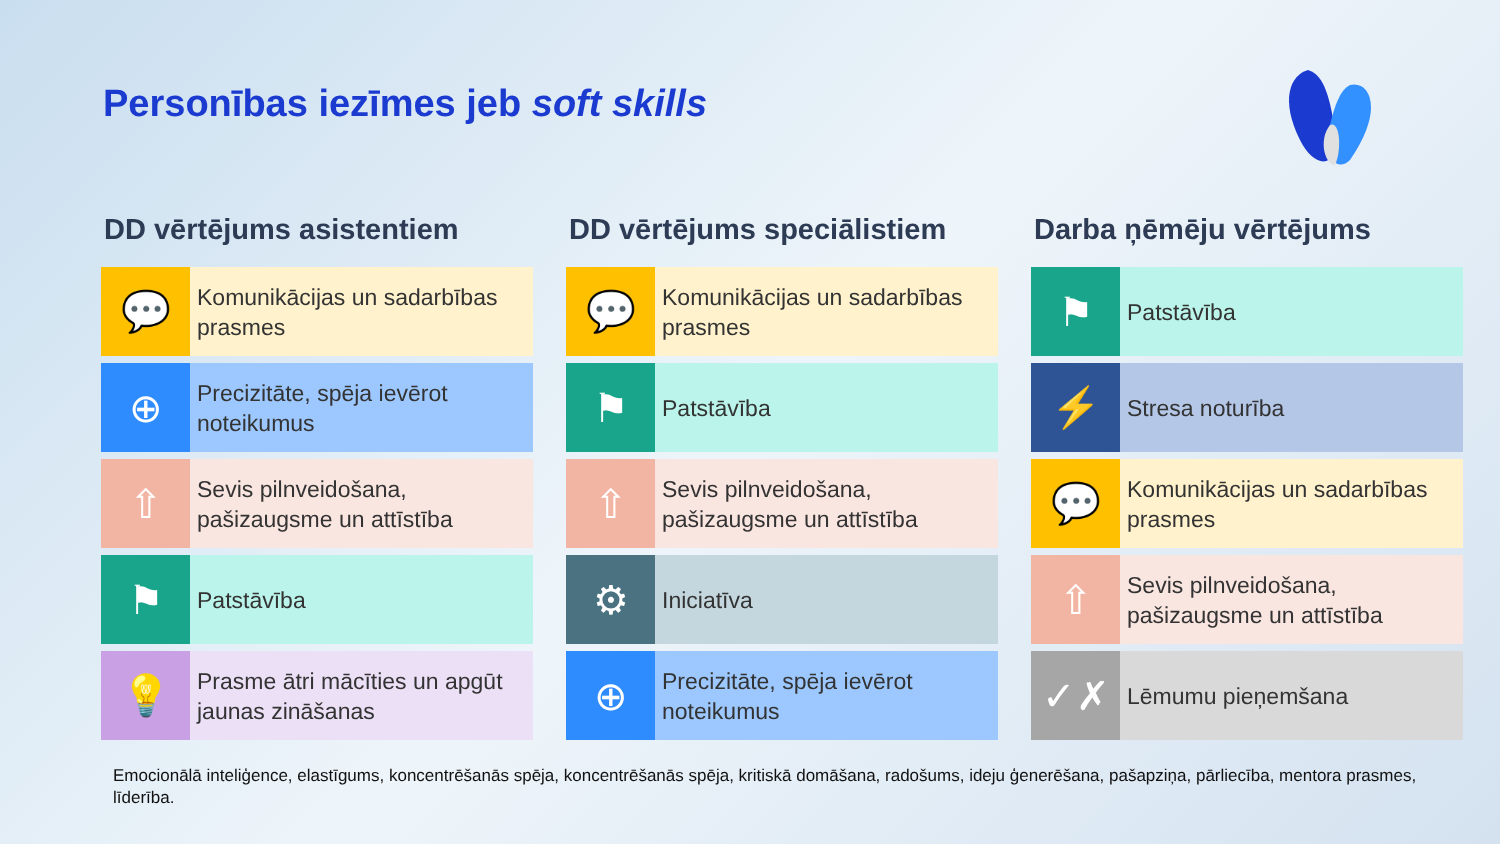Personības iezīmes jeb soft skills
DD vērtējums asistentiem
💬
Komunikācijas un sadarbības prasmes
⊕
Precizitāte, spēja ievērot noteikumus
⇧
Sevis pilnveidošana, pašizaugsme un attīstība
⚑
Patstāvība
💡
Prasme ātri mācīties un apgūt jaunas zināšanas
DD vērtējums speciālistiem
💬
Komunikācijas un sadarbības prasmes
⚑
Patstāvība
⇧
Sevis pilnveidošana, pašizaugsme un attīstība
⚙
Iniciatīva
⊕
Precizitāte, spēja ievērot noteikumus
Darba ņēmēju vērtējums
⚑
Patstāvība
⚡
Stresa noturība
💬
Komunikācijas un sadarbības prasmes
⇧
Sevis pilnveidošana, pašizaugsme un attīstība
✓✗
Lēmumu pieņemšana
Emocionālā inteliģence, elastīgums, koncentrēšanās spēja, koncentrēšanās spēja, kritiskā domāšana, radošums, ideju ģenerēšana, pašapziņa, pārliecība, mentora prasmes, līderība.